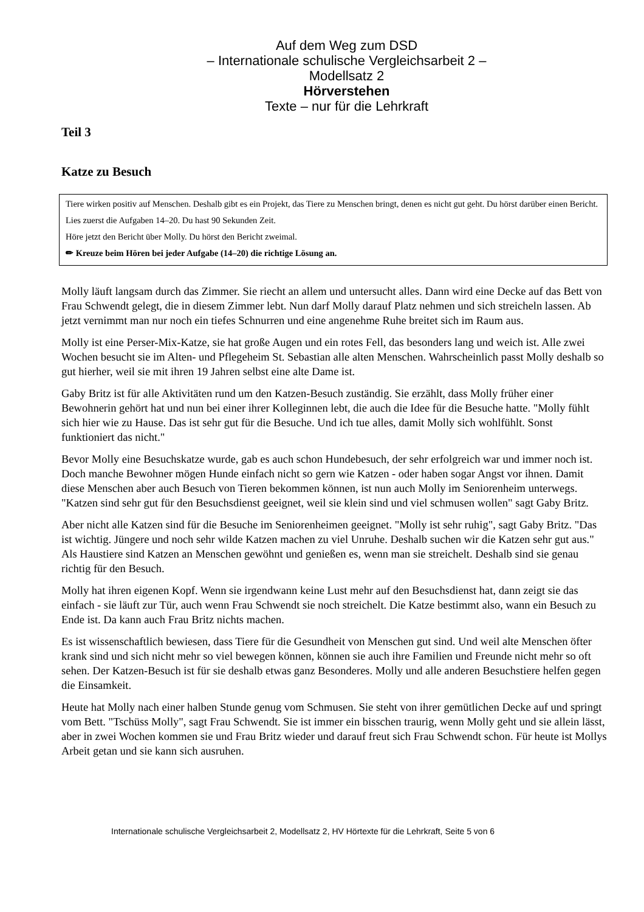Auf dem Weg zum DSD
– Internationale schulische Vergleichsarbeit 2 –
Modellsatz 2
Hörverstehen
Texte – nur für die Lehrkraft
Teil 3
Katze zu Besuch
Tiere wirken positiv auf Menschen. Deshalb gibt es ein Projekt, das Tiere zu Menschen bringt, denen es nicht gut geht. Du hörst darüber einen Bericht.
Lies zuerst die Aufgaben 14–20. Du hast 90 Sekunden Zeit.
Höre jetzt den Bericht über Molly. Du hörst den Bericht zweimal.
✏ Kreuze beim Hören bei jeder Aufgabe (14–20) die richtige Lösung an.
Molly läuft langsam durch das Zimmer. Sie riecht an allem und untersucht alles. Dann wird eine Decke auf das Bett von Frau Schwendt gelegt, die in diesem Zimmer lebt. Nun darf Molly darauf Platz nehmen und sich streicheln lassen. Ab jetzt vernimmt man nur noch ein tiefes Schnurren und eine angenehme Ruhe breitet sich im Raum aus.
Molly ist eine Perser-Mix-Katze, sie hat große Augen und ein rotes Fell, das besonders lang und weich ist. Alle zwei Wochen besucht sie im Alten- und Pflegeheim St. Sebastian alle alten Menschen. Wahrscheinlich passt Molly deshalb so gut hierher, weil sie mit ihren 19 Jahren selbst eine alte Dame ist.
Gaby Britz ist für alle Aktivitäten rund um den Katzen-Besuch zuständig. Sie erzählt, dass Molly früher einer Bewohnerin gehört hat und nun bei einer ihrer Kolleginnen lebt, die auch die Idee für die Besuche hatte. "Molly fühlt sich hier wie zu Hause. Das ist sehr gut für die Besuche. Und ich tue alles, damit Molly sich wohlfühlt. Sonst funktioniert das nicht."
Bevor Molly eine Besuchskatze wurde, gab es auch schon Hundebesuch, der sehr erfolgreich war und immer noch ist. Doch manche Bewohner mögen Hunde einfach nicht so gern wie Katzen - oder haben sogar Angst vor ihnen. Damit diese Menschen aber auch Besuch von Tieren bekommen können, ist nun auch Molly im Seniorenheim unterwegs. "Katzen sind sehr gut für den Besuchsdienst geeignet, weil sie klein sind und viel schmusen wollen" sagt Gaby Britz.
Aber nicht alle Katzen sind für die Besuche im Seniorenheimen geeignet. "Molly ist sehr ruhig", sagt Gaby Britz. "Das ist wichtig. Jüngere und noch sehr wilde Katzen machen zu viel Unruhe. Deshalb suchen wir die Katzen sehr gut aus." Als Haustiere sind Katzen an Menschen gewöhnt und genießen es, wenn man sie streichelt. Deshalb sind sie genau richtig für den Besuch.
Molly hat ihren eigenen Kopf. Wenn sie irgendwann keine Lust mehr auf den Besuchsdienst hat, dann zeigt sie das einfach - sie läuft zur Tür, auch wenn Frau Schwendt sie noch streichelt. Die Katze bestimmt also, wann ein Besuch zu Ende ist. Da kann auch Frau Britz nichts machen.
Es ist wissenschaftlich bewiesen, dass Tiere für die Gesundheit von Menschen gut sind. Und weil alte Menschen öfter krank sind und sich nicht mehr so viel bewegen können, können sie auch ihre Familien und Freunde nicht mehr so oft sehen. Der Katzen-Besuch ist für sie deshalb etwas ganz Besonderes. Molly und alle anderen Besuchstiere helfen gegen die Einsamkeit.
Heute hat Molly nach einer halben Stunde genug vom Schmusen. Sie steht von ihrer gemütlichen Decke auf und springt vom Bett. "Tschüss Molly", sagt Frau Schwendt. Sie ist immer ein bisschen traurig, wenn Molly geht und sie allein lässt, aber in zwei Wochen kommen sie und Frau Britz wieder und darauf freut sich Frau Schwendt schon. Für heute ist Mollys Arbeit getan und sie kann sich ausruhen.
Internationale schulische Vergleichsarbeit 2, Modellsatz 2, HV Hörtexte für die Lehrkraft, Seite 5 von 6